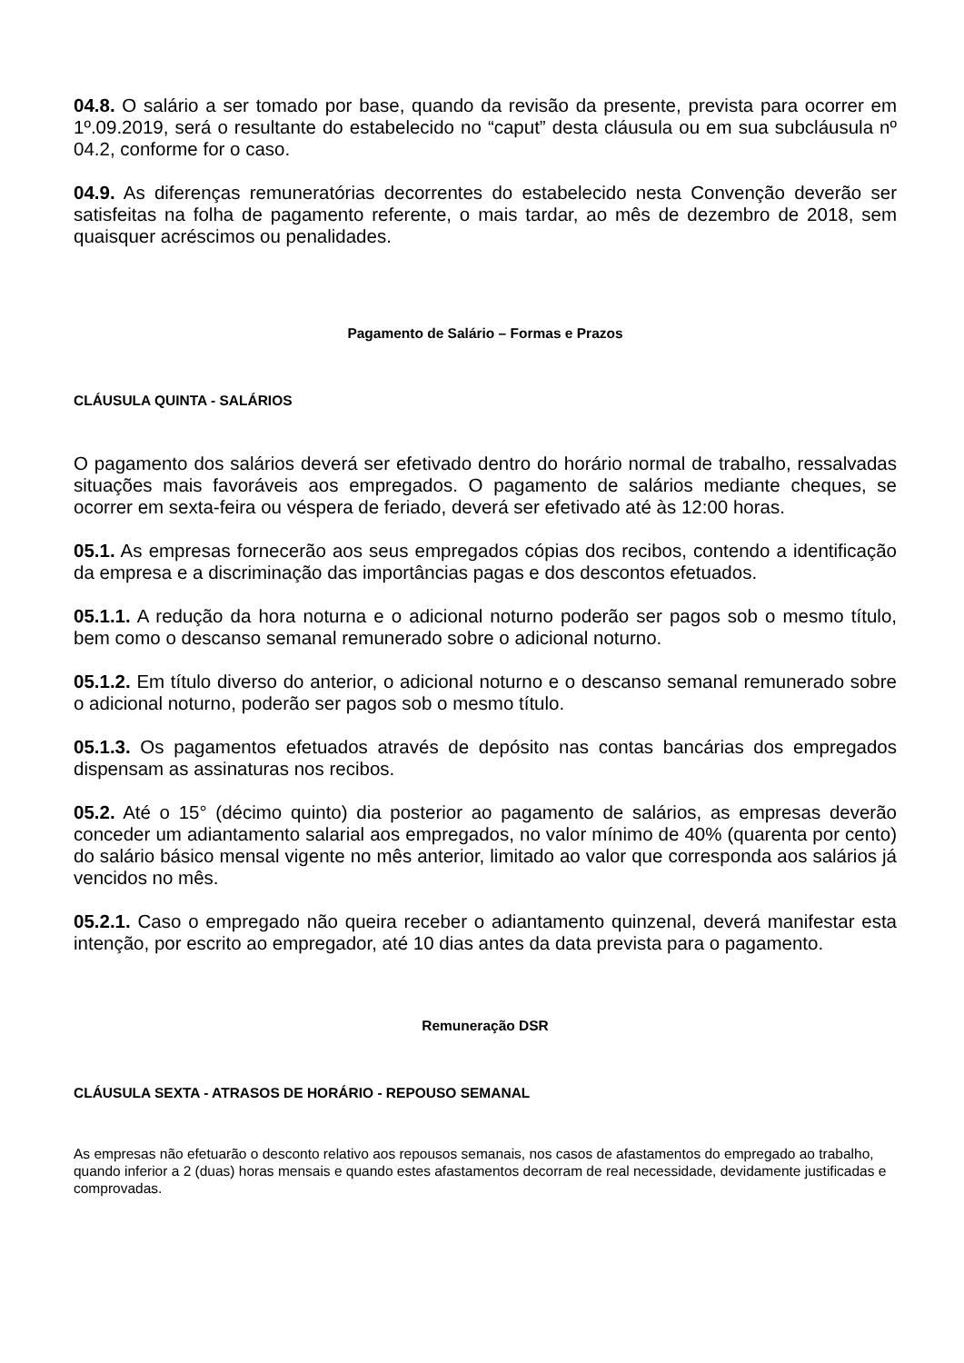04.8. O salário a ser tomado por base, quando da revisão da presente, prevista para ocorrer em 1º.09.2019, será o resultante do estabelecido no “caput” desta cláusula ou em sua subcláusula nº 04.2, conforme for o caso.
04.9. As diferenças remuneratórias decorrentes do estabelecido nesta Convenção deverão ser satisfeitas na folha de pagamento referente, o mais tardar, ao mês de dezembro de 2018, sem quaisquer acréscimos ou penalidades.
Pagamento de Salário – Formas e Prazos
CLÁUSULA QUINTA - SALÁRIOS
O pagamento dos salários deverá ser efetivado dentro do horário normal de trabalho, ressalvadas situações mais favoráveis aos empregados. O pagamento de salários mediante cheques, se ocorrer em sexta-feira ou véspera de feriado, deverá ser efetivado até às 12:00 horas.
05.1. As empresas fornecerão aos seus empregados cópias dos recibos, contendo a identificação da empresa e a discriminação das importâncias pagas e dos descontos efetuados.
05.1.1. A redução da hora noturna e o adicional noturno poderão ser pagos sob o mesmo título, bem como o descanso semanal remunerado sobre o adicional noturno.
05.1.2. Em título diverso do anterior, o adicional noturno e o descanso semanal remunerado sobre o adicional noturno, poderão ser pagos sob o mesmo título.
05.1.3. Os pagamentos efetuados através de depósito nas contas bancárias dos empregados dispensam as assinaturas nos recibos.
05.2. Até o 15° (décimo quinto) dia posterior ao pagamento de salários, as empresas deverão conceder um adiantamento salarial aos empregados, no valor mínimo de 40% (quarenta por cento) do salário básico mensal vigente no mês anterior, limitado ao valor que corresponda aos salários já vencidos no mês.
05.2.1. Caso o empregado não queira receber o adiantamento quinzenal, deverá manifestar esta intenção, por escrito ao empregador, até 10 dias antes da data prevista para o pagamento.
Remuneração DSR
CLÁUSULA SEXTA - ATRASOS DE HORÁRIO - REPOUSO SEMANAL
As empresas não efetuarão o desconto relativo aos repousos semanais, nos casos de afastamentos do empregado ao trabalho, quando inferior a 2 (duas) horas mensais e quando estes afastamentos decorram de real necessidade, devidamente justificadas e comprovadas.